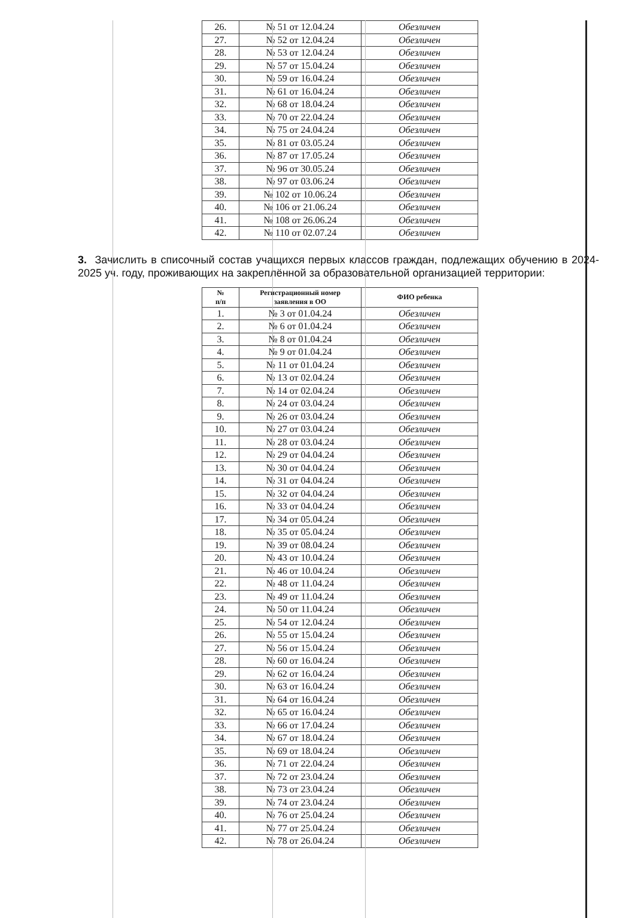| 26. | № 51 от 12.04.24 | Обезличен |
| 27. | № 52 от 12.04.24 | Обезличен |
| 28. | № 53 от 12.04.24 | Обезличен |
| 29. | № 57 от 15.04.24 | Обезличен |
| 30. | № 59 от 16.04.24 | Обезличен |
| 31. | № 61 от 16.04.24 | Обезличен |
| 32. | № 68 от 18.04.24 | Обезличен |
| 33. | № 70 от 22.04.24 | Обезличен |
| 34. | № 75 от 24.04.24 | Обезличен |
| 35. | № 81 от 03.05.24 | Обезличен |
| 36. | № 87 от 17.05.24 | Обезличен |
| 37. | № 96 от 30.05.24 | Обезличен |
| 38. | № 97 от 03.06.24 | Обезличен |
| 39. | № 102 от 10.06.24 | Обезличен |
| 40. | № 106 от 21.06.24 | Обезличен |
| 41. | № 108 от 26.06.24 | Обезличен |
| 42. | № 110 от 02.07.24 | Обезличен |
3. Зачислить в списочный состав учащихся первых классов граждан, подлежащих обучению в 2024-2025 уч. году, проживающих на закреплённой за образовательной организацией территории:
| № п/п | Регистрационный номер заявления в ОО | ФИО ребенка |
| --- | --- | --- |
| 1. | № 3 от 01.04.24 | Обезличен |
| 2. | № 6 от 01.04.24 | Обезличен |
| 3. | № 8 от 01.04.24 | Обезличен |
| 4. | № 9 от 01.04.24 | Обезличен |
| 5. | № 11 от 01.04.24 | Обезличен |
| 6. | № 13 от 02.04.24 | Обезличен |
| 7. | № 14 от 02.04.24 | Обезличен |
| 8. | № 24 от 03.04.24 | Обезличен |
| 9. | № 26 от 03.04.24 | Обезличен |
| 10. | № 27 от 03.04.24 | Обезличен |
| 11. | № 28 от 03.04.24 | Обезличен |
| 12. | № 29 от 04.04.24 | Обезличен |
| 13. | № 30 от 04.04.24 | Обезличен |
| 14. | № 31 от 04.04.24 | Обезличен |
| 15. | № 32 от 04.04.24 | Обезличен |
| 16. | № 33 от 04.04.24 | Обезличен |
| 17. | № 34 от 05.04.24 | Обезличен |
| 18. | № 35 от 05.04.24 | Обезличен |
| 19. | № 39 от 08.04.24 | Обезличен |
| 20. | № 43 от 10.04.24 | Обезличен |
| 21. | № 46 от 10.04.24 | Обезличен |
| 22. | № 48 от 11.04.24 | Обезличен |
| 23. | № 49 от 11.04.24 | Обезличен |
| 24. | № 50 от 11.04.24 | Обезличен |
| 25. | № 54 от 12.04.24 | Обезличен |
| 26. | № 55 от 15.04.24 | Обезличен |
| 27. | № 56 от 15.04.24 | Обезличен |
| 28. | № 60 от 16.04.24 | Обезличен |
| 29. | № 62 от 16.04.24 | Обезличен |
| 30. | № 63 от 16.04.24 | Обезличен |
| 31. | № 64 от 16.04.24 | Обезличен |
| 32. | № 65 от 16.04.24 | Обезличен |
| 33. | № 66 от 17.04.24 | Обезличен |
| 34. | № 67 от 18.04.24 | Обезличен |
| 35. | № 69 от 18.04.24 | Обезличен |
| 36. | № 71 от 22.04.24 | Обезличен |
| 37. | № 72 от 23.04.24 | Обезличен |
| 38. | № 73 от 23.04.24 | Обезличен |
| 39. | № 74 от 23.04.24 | Обезличен |
| 40. | № 76 от 25.04.24 | Обезличен |
| 41. | № 77 от 25.04.24 | Обезличен |
| 42. | № 78 от 26.04.24 | Обезличен |